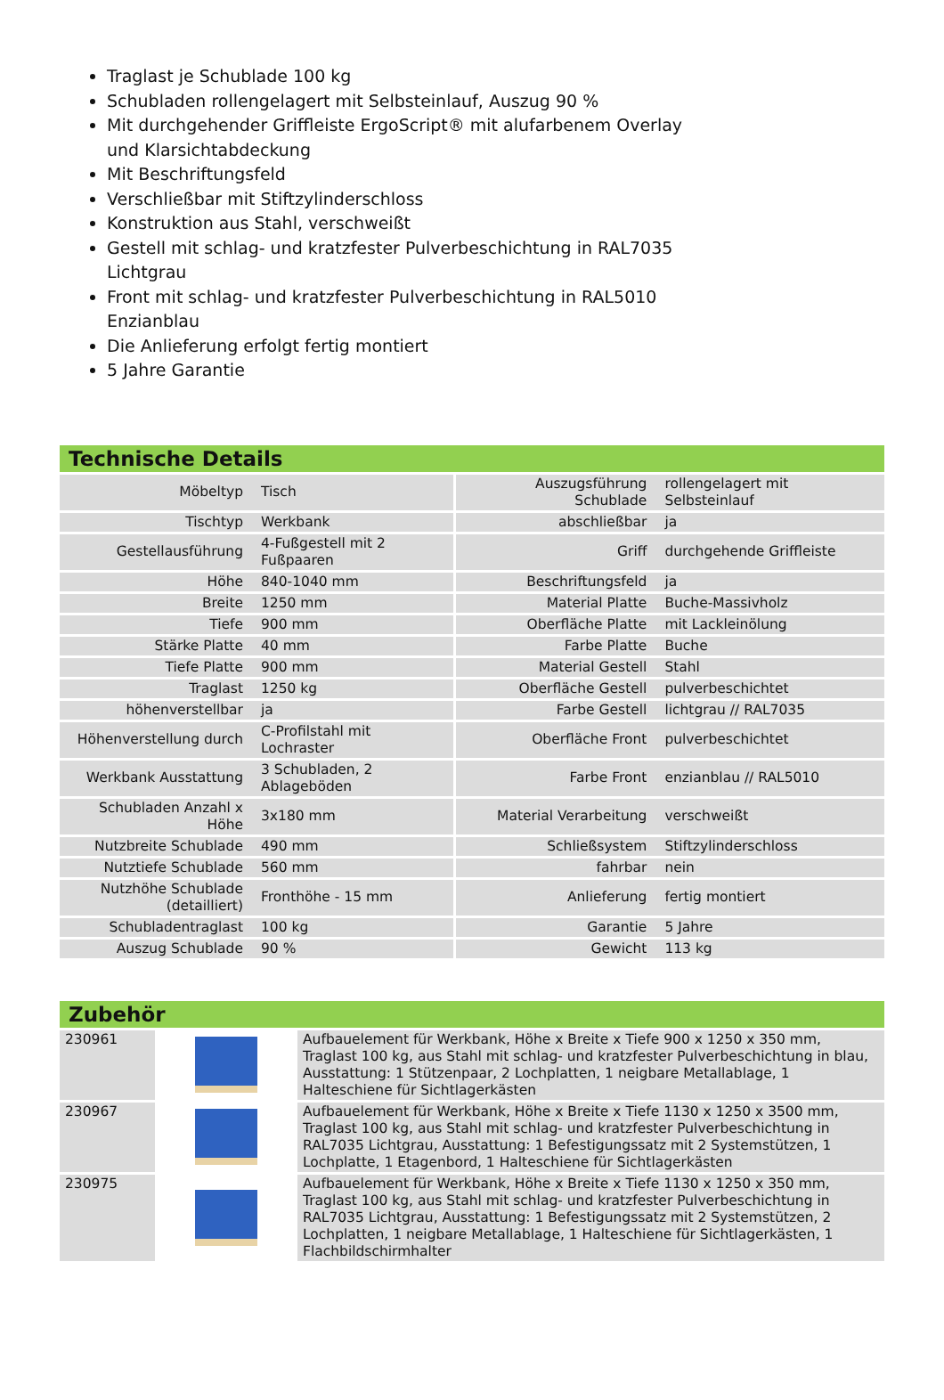Traglast je Schublade 100 kg
Schubladen rollengelagert mit Selbsteinlauf, Auszug 90 %
Mit durchgehender Griffleiste ErgoScript® mit alufarbenem Overlay und Klarsichtabdeckung
Mit Beschriftungsfeld
Verschließbar mit Stiftzylinderschloss
Konstruktion aus Stahl, verschweißt
Gestell mit schlag- und kratzfester Pulverbeschichtung in RAL7035 Lichtgrau
Front mit schlag- und kratzfester Pulverbeschichtung in RAL5010 Enzianblau
Die Anlieferung erfolgt fertig montiert
5 Jahre Garantie
Technische Details
| Möbeltyp | Tisch | Auszugsführung Schublade | rollengelagert mit Selbsteinlauf |
| Tischtyp | Werkbank | abschließbar | ja |
| Gestellausführung | 4-Fußgestell mit 2 Fußpaaren | Griff | durchgehende Griffleiste |
| Höhe | 840-1040 mm | Beschriftungsfeld | ja |
| Breite | 1250 mm | Material Platte | Buche-Massivholz |
| Tiefe | 900 mm | Oberfläche Platte | mit Lackleinölung |
| Stärke Platte | 40 mm | Farbe Platte | Buche |
| Tiefe Platte | 900 mm | Material Gestell | Stahl |
| Traglast | 1250 kg | Oberfläche Gestell | pulverbeschichtet |
| höhenverstellbar | ja | Farbe Gestell | lichtgrau // RAL7035 |
| Höhenverstellung durch | C-Profilstahl mit Lochraster | Oberfläche Front | pulverbeschichtet |
| Werkbank Ausstattung | 3 Schubladen, 2 Ablageböden | Farbe Front | enzianblau // RAL5010 |
| Schubladen Anzahl x Höhe | 3x180 mm | Material Verarbeitung | verschweißt |
| Nutzbreite Schublade | 490 mm | Schließsystem | Stiftzylinderschloss |
| Nutztiefe Schublade | 560 mm | fahrbar | nein |
| Nutzhöhe Schublade (detailliert) | Fronthöhe - 15 mm | Anlieferung | fertig montiert |
| Schubladentraglast | 100 kg | Garantie | 5 Jahre |
| Auszug Schublade | 90 % | Gewicht | 113 kg |
Zubehör
| 230961 | | Aufbauelement für Werkbank, Höhe x Breite x Tiefe 900 x 1250 x 350 mm, Traglast 100 kg, aus Stahl mit schlag- und kratzfester Pulverbeschichtung in blau, Ausstattung: 1 Stützenpaar, 2 Lochplatten, 1 neigbare Metallablage, 1 Halteschiene für Sichtlagerkästen |
| 230967 | | Aufbauelement für Werkbank, Höhe x Breite x Tiefe 1130 x 1250 x 3500 mm, Traglast 100 kg, aus Stahl mit schlag- und kratzfester Pulverbeschichtung in RAL7035 Lichtgrau, Ausstattung: 1 Befestigungssatz mit 2 Systemstützen, 1 Lochplatte, 1 Etagenbord, 1 Halteschiene für Sichtlagerkästen |
| 230975 | | Aufbauelement für Werkbank, Höhe x Breite x Tiefe 1130 x 1250 x 350 mm, Traglast 100 kg, aus Stahl mit schlag- und kratzfester Pulverbeschichtung in RAL7035 Lichtgrau, Ausstattung: 1 Befestigungssatz mit 2 Systemstützen, 2 Lochplatten, 1 neigbare Metallablage, 1 Halteschiene für Sichtlagerkästen, 1 Flachbildschirmhalter |